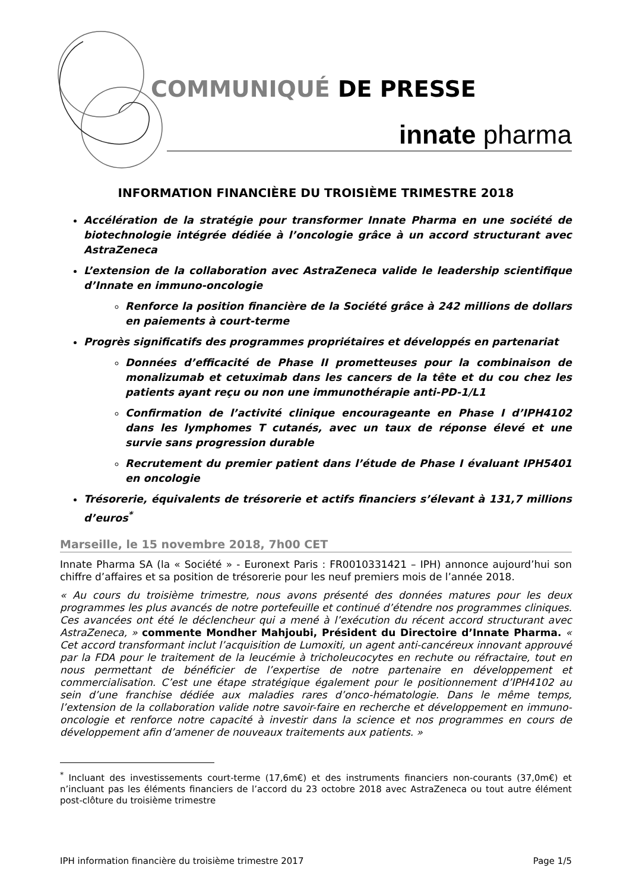COMMUNIQUÉ DE PRESSE
innate pharma
INFORMATION FINANCIÈRE DU TROISIÈME TRIMESTRE 2018
Accélération de la stratégie pour transformer Innate Pharma en une société de biotechnologie intégrée dédiée à l’oncologie grâce à un accord structurant avec AstraZeneca
L’extension de la collaboration avec AstraZeneca valide le leadership scientifique d’Innate en immuno-oncologie
Renforce la position financière de la Société grâce à 242 millions de dollars en paiements à court-terme
Progrès significatifs des programmes propriétaires et développés en partenariat
Données d’efficacité de Phase II prometteuses pour la combinaison de monalizumab et cetuximab dans les cancers de la tête et du cou chez les patients ayant reçu ou non une immunothérapie anti-PD-1/L1
Confirmation de l’activité clinique encourageante en Phase I d’IPH4102 dans les lymphomes T cutanés, avec un taux de réponse élevé et une survie sans progression durable
Recrutement du premier patient dans l’étude de Phase I évaluant IPH5401 en oncologie
Trésorerie, équivalents de trésorerie et actifs financiers s’élevant à 131,7 millions d’euros<sup>*</sup>
Marseille, le 15 novembre 2018, 7h00 CET
Innate Pharma SA (la « Société » - Euronext Paris : FR0010331421 – IPH) annonce aujourd’hui son chiffre d’affaires et sa position de trésorerie pour les neuf premiers mois de l’année 2018.
« Au cours du troisième trimestre, nous avons présenté des données matures pour les deux programmes les plus avancés de notre portefeuille et continué d’étendre nos programmes cliniques. Ces avancées ont été le déclencheur qui a mené à l’exécution du récent accord structurant avec AstraZeneca, » commente Mondher Mahjoubi, Président du Directoire d’Innate Pharma. « Cet accord transformant inclut l’acquisition de Lumoxiti, un agent anti-cancéreux innovant approuvé par la FDA pour le traitement de la leucémie à tricholeucocytes en rechute ou réfractaire, tout en nous permettant de bénéficier de l’expertise de notre partenaire en développement et commercialisation. C’est une étape stratégique également pour le positionnement d’IPH4102 au sein d’une franchise dédiée aux maladies rares d’onco-hématologie. Dans le même temps, l’extension de la collaboration valide notre savoir-faire en recherche et développement en immuno-oncologie et renforce notre capacité à investir dans la science et nos programmes en cours de développement afin d’amener de nouveaux traitements aux patients. »
<sup>*</sup> Incluant des investissements court-terme (17,6m€) et des instruments financiers non-courants (37,0m€) et n’incluant pas les éléments financiers de l’accord du 23 octobre 2018 avec AstraZeneca ou tout autre élément post-clôture du troisième trimestre
IPH information financière du troisième trimestre 2017 Page 1/5